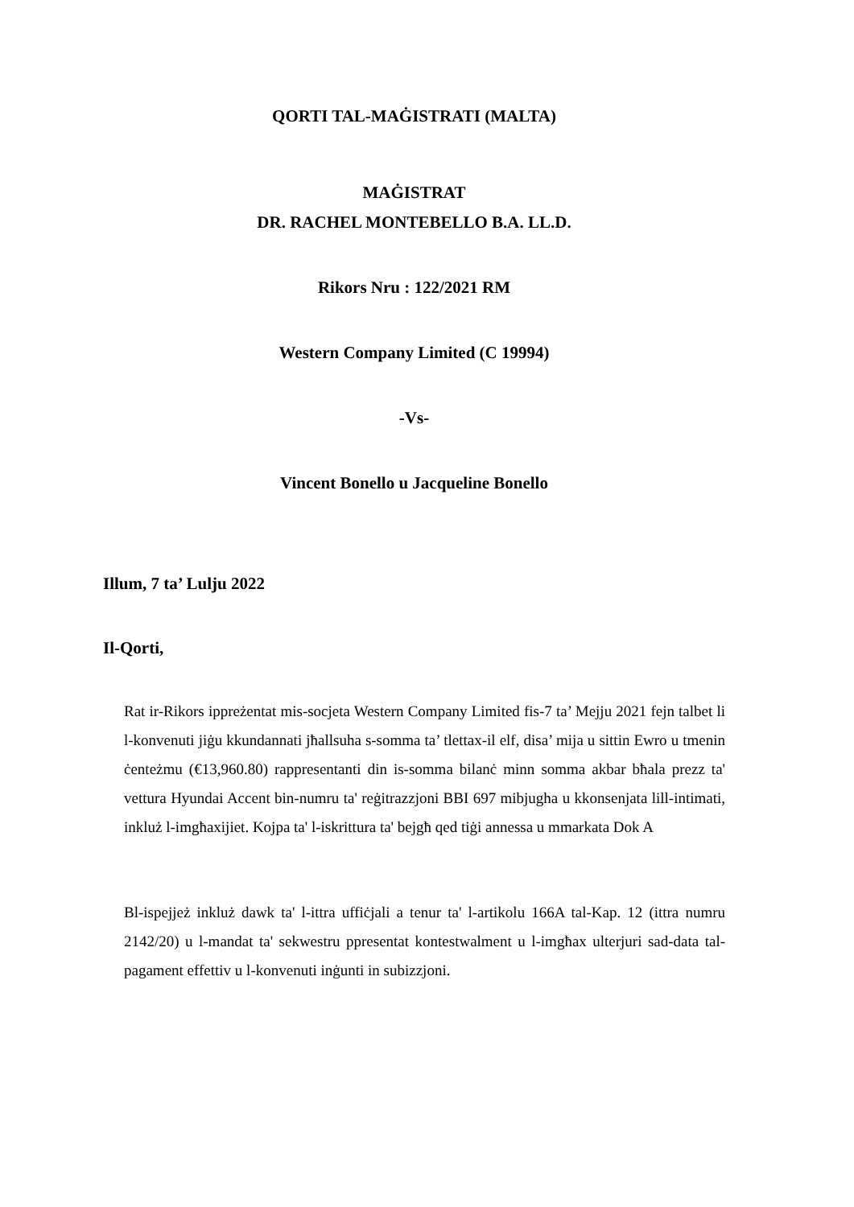QORTI TAL-MAĠISTRATI (MALTA)
MAĠISTRAT
DR. RACHEL MONTEBELLO B.A. LL.D.
Rikors Nru : 122/2021 RM
Western Company Limited (C 19994)
-Vs-
Vincent Bonello u Jacqueline Bonello
Illum, 7 ta’ Lulju 2022
Il-Qorti,
Rat ir-Rikors ippreżentat mis-socjeta Western Company Limited fis-7 ta’ Mejju 2021 fejn talbet li l-konvenuti jiġu kkundannati jħallsuha s-somma ta’ tlettax-il elf, disa’ mija u sittin Ewro u tmenin ċenteżmu (€13,960.80) rappresentanti din is-somma bilanċ minn somma akbar bħala prezz ta' vettura Hyundai Accent bin-numru ta' reġitrazzjoni BBI 697 mibjugha u kkonsenjata lill-intimati, inkluż l-imgħaxijiet. Kojpa ta' l-iskrittura ta' bejgħ qed tiġi annessa u mmarkata Dok A
Bl-ispejjeż inkluż dawk ta' l-ittra uffiċjali a tenur ta' l-artikolu 166A tal-Kap. 12 (ittra numru 2142/20) u l-mandat ta' sekwestru ppresentat kontestwalment u l-imgħax ulterjuri sad-data tal-pagament effettiv u l-konvenuti inġunti in subizzjoni.